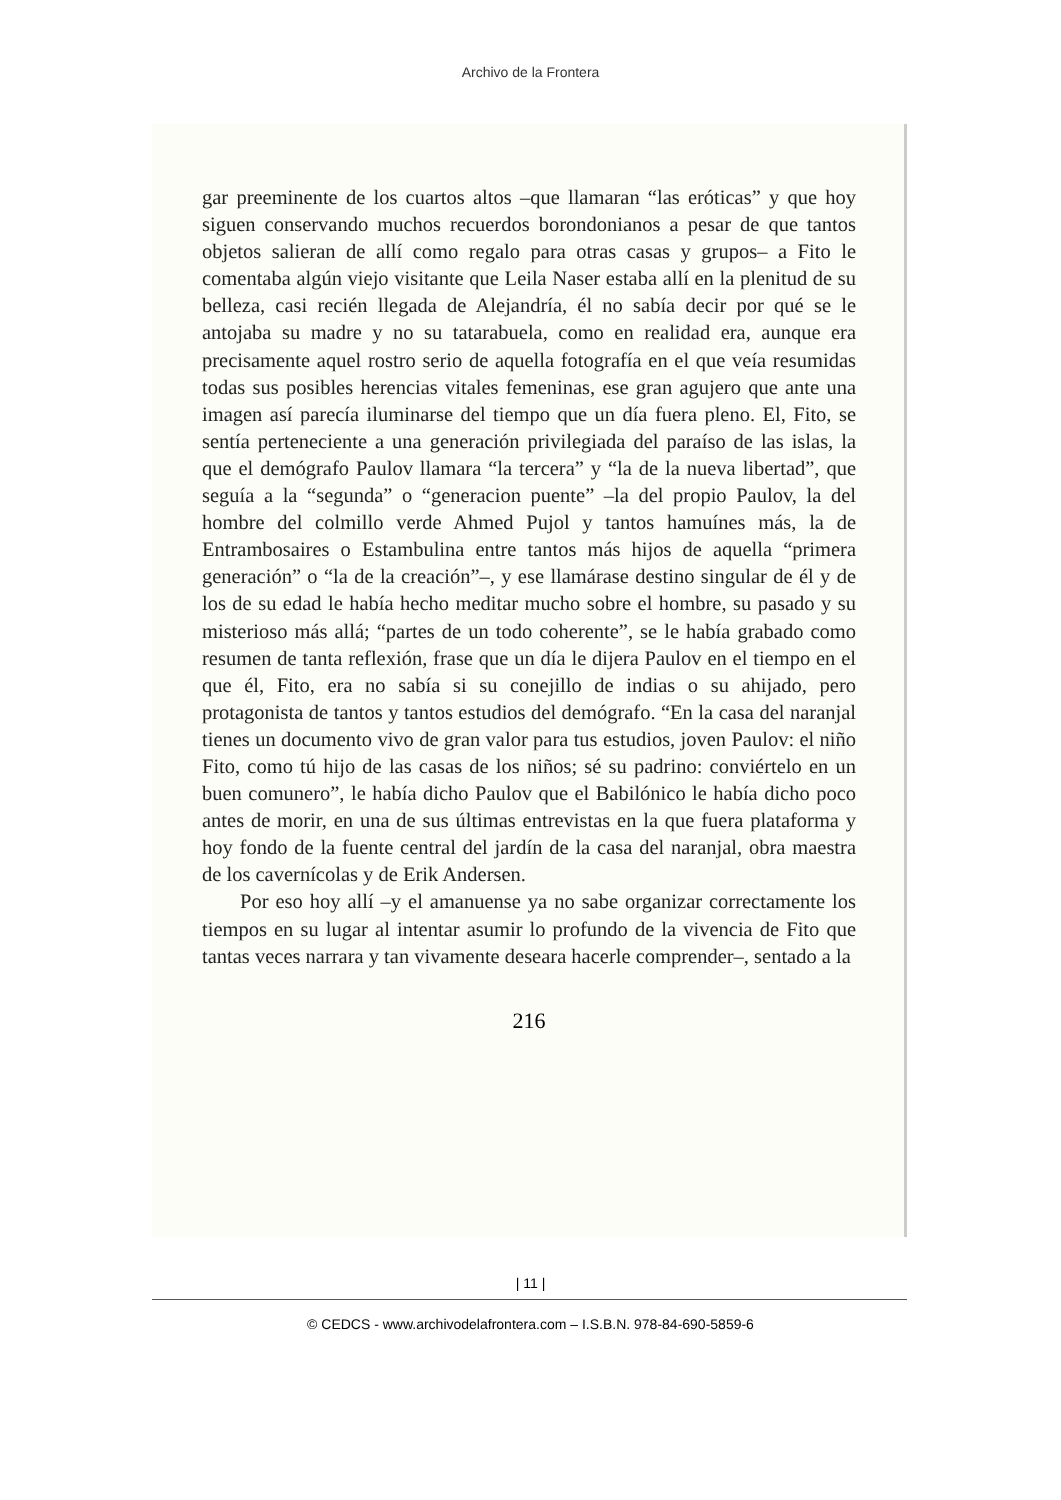Archivo de la Frontera
gar preeminente de los cuartos altos –que llamaran “las eróticas” y que hoy siguen conservando muchos recuerdos borondonianos a pesar de que tantos objetos salieran de allí como regalo para otras casas y grupos– a Fito le comentaba algún viejo visitante que Leila Naser estaba allí en la plenitud de su belleza, casi recién llegada de Alejandría, él no sabía decir por qué se le antojaba su madre y no su tatarabuela, como en realidad era, aunque era precisamente aquel rostro serio de aquella fotografía en el que veía resumidas todas sus posibles herencias vitales femeninas, ese gran agujero que ante una imagen así parecía iluminarse del tiempo que un día fuera pleno. El, Fito, se sentía perteneciente a una generación privilegiada del paraíso de las islas, la que el demógrafo Paulov llamara “la tercera” y “la de la nueva libertad”, que seguía a la “segunda” o “generacion puente” –la del propio Paulov, la del hombre del colmillo verde Ahmed Pujol y tantos hamuínes más, la de Entrambosaires o Estambulina entre tantos más hijos de aquella “primera generación” o “la de la creación”–, y ese llamárase destino singular de él y de los de su edad le había hecho meditar mucho sobre el hombre, su pasado y su misterioso más allá; “partes de un todo coherente”, se le había grabado como resumen de tanta reflexión, frase que un día le dijera Paulov en el tiempo en el que él, Fito, era no sabía si su conejillo de indias o su ahijado, pero protagonista de tantos y tantos estudios del demógrafo. “En la casa del naranjal tienes un documento vivo de gran valor para tus estudios, joven Paulov: el niño Fito, como tú hijo de las casas de los niños; sé su padrino: conviértelo en un buen comunero”, le había dicho Paulov que el Babilónico le había dicho poco antes de morir, en una de sus últimas entrevistas en la que fuera plataforma y hoy fondo de la fuente central del jardín de la casa del naranjal, obra maestra de los cavernícolas y de Erik Andersen.
Por eso hoy allí –y el amanuense ya no sabe organizar correctamente los tiempos en su lugar al intentar asumir lo profundo de la vivencia de Fito que tantas veces narrara y tan vivamente deseara hacerle comprender–, sentado a la
216
| 11 |
© CEDCS - www.archivodelafrontera.com – I.S.B.N. 978-84-690-5859-6